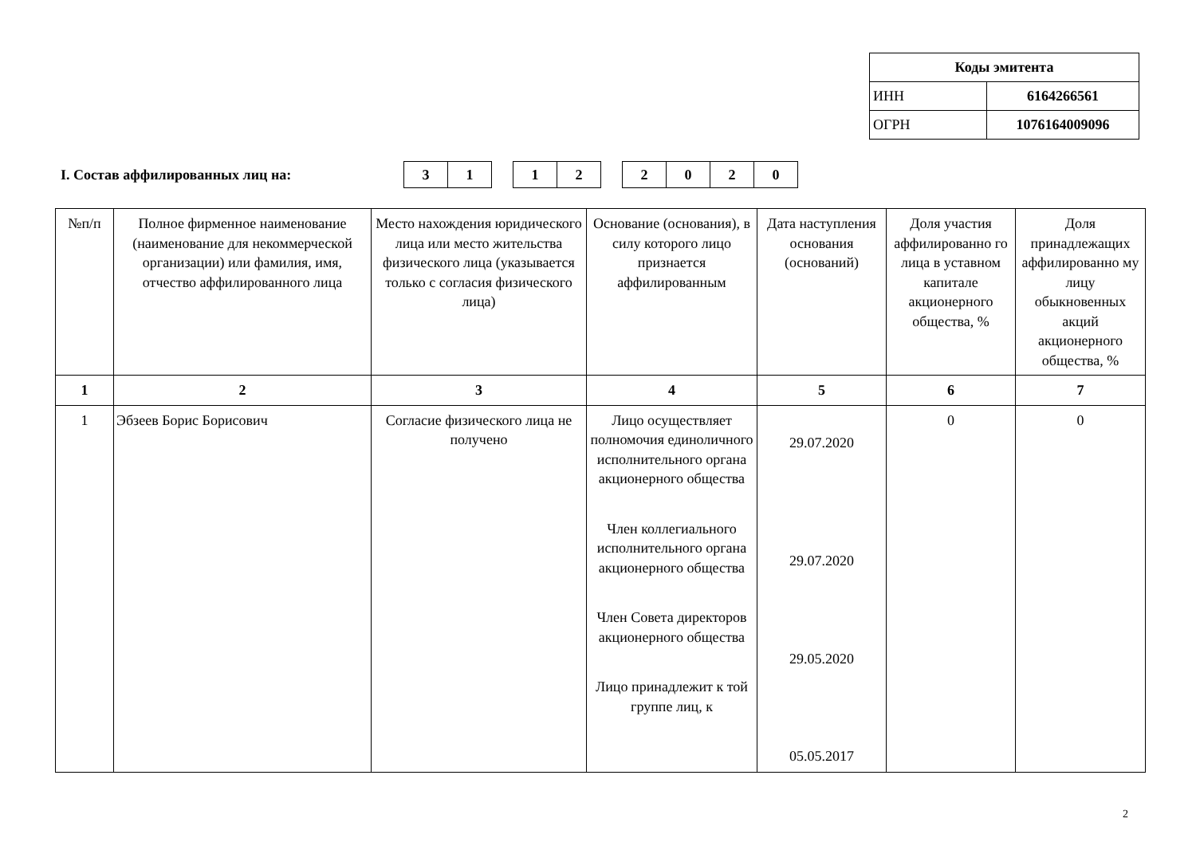| Коды эмитента | |
| ИНН | 6164266561 |
| ОГРН | 1076164009096 |
I. Состав аффилированных лиц на:
| 3 | 1 |
| 1 | 2 |
| 2 | 0 | 2 | 0 |
| №п/п | Полное фирменное наименование (наименование для некоммерческой организации) или фамилия, имя, отчество аффилированного лица | Место нахождения юридического лица или место жительства физического лица (указывается только с согласия физического лица) | Основание (основания), в силу которого лицо признается аффилированным | Дата наступления основания (оснований) | Доля участия аффилированно го лица в уставном капитале акционерного общества, % | Доля принадлежащих аффилированно му лицу обыкновенных акций акционерного общества, % |
| --- | --- | --- | --- | --- | --- | --- |
| 1 | 2 | 3 | 4 | 5 | 6 | 7 |
| 1 | Эбзеев Борис Борисович | Согласие физического лица не получено | Лицо осуществляет полномочия единоличного исполнительного органа акционерного общества Член коллегиального исполнительного органа акционерного общества Член Совета директоров акционерного общества Лицо принадлежит к той группе лиц, к | 29.07.2020 29.07.2020 29.05.2020 05.05.2017 | 0 | 0 |
2